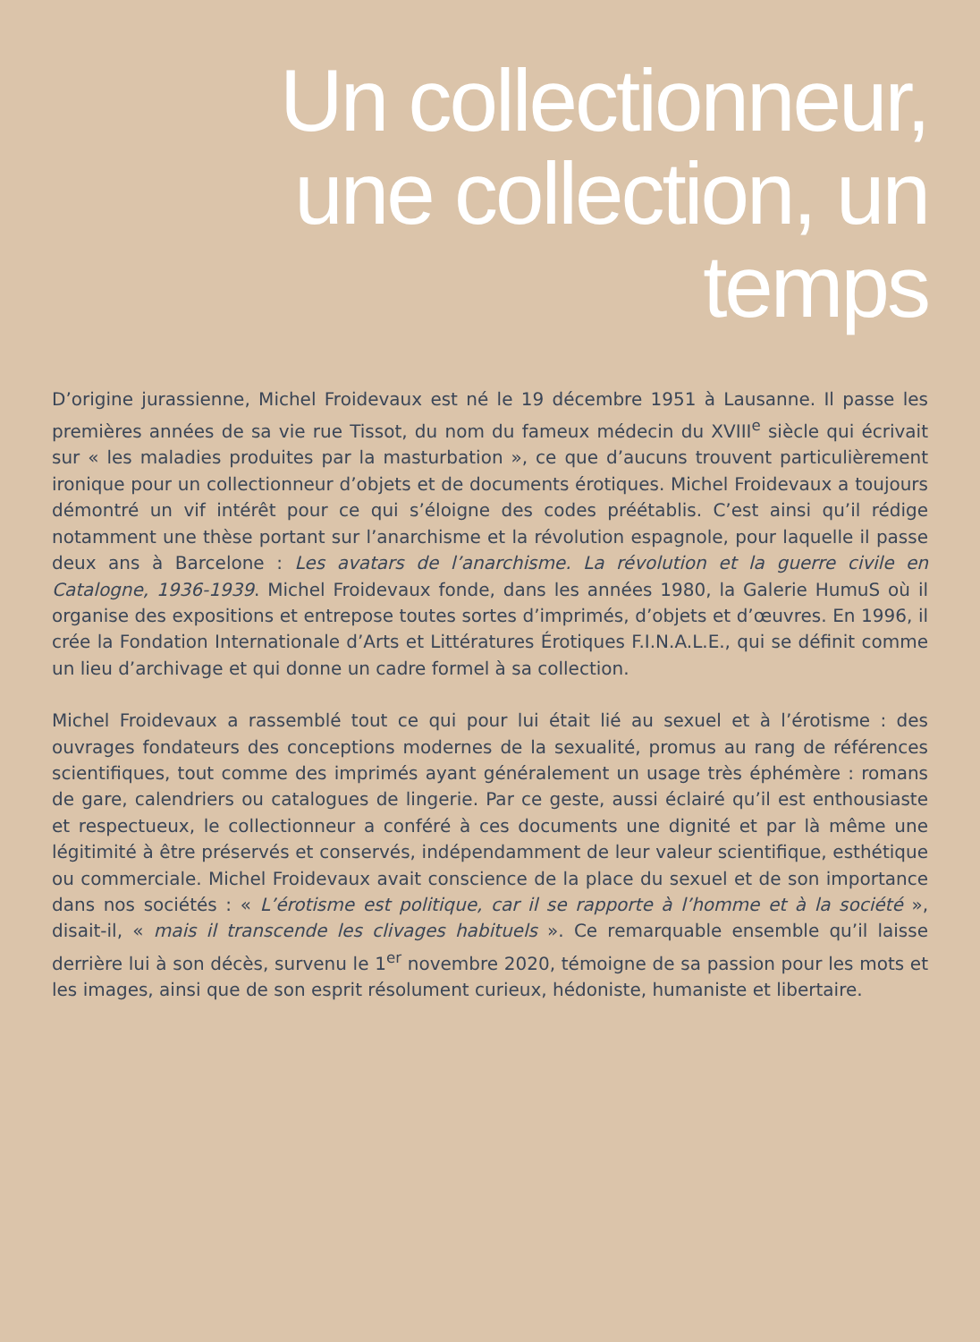Un collectionneur,
une collection, un temps
D’origine jurassienne, Michel Froidevaux est né le 19 décembre 1951 à Lausanne. Il passe les premières années de sa vie rue Tissot, du nom du fameux médecin du XVIII<sup>e</sup> siècle qui écrivait sur « les maladies produites par la masturbation », ce que d’aucuns trouvent particulièrement ironique pour un collectionneur d’objets et de documents érotiques. Michel Froidevaux a toujours démontré un vif intérêt pour ce qui s’éloigne des codes préétablis. C’est ainsi qu’il rédige notamment une thèse portant sur l’anarchisme et la révolution espagnole, pour laquelle il passe deux ans à Barcelone : Les avatars de l’anarchisme. La révolution et la guerre civile en Catalogne, 1936-1939. Michel Froidevaux fonde, dans les années 1980, la Galerie HumuS où il organise des expositions et entrepose toutes sortes d’imprimés, d’objets et d’œuvres. En 1996, il crée la Fondation Internationale d’Arts et Littératures Érotiques F.I.N.A.L.E., qui se définit comme un lieu d’archivage et qui donne un cadre formel à sa collection.
Michel Froidevaux a rassemblé tout ce qui pour lui était lié au sexuel et à l’érotisme : des ouvrages fondateurs des conceptions modernes de la sexualité, promus au rang de références scientifiques, tout comme des imprimés ayant généralement un usage très éphémère : romans de gare, calendriers ou catalogues de lingerie. Par ce geste, aussi éclairé qu’il est enthousiaste et respectueux, le collectionneur a conféré à ces documents une dignité et par là même une légitimité à être préservés et conservés, indépendamment de leur valeur scientifique, esthétique ou commerciale. Michel Froidevaux avait conscience de la place du sexuel et de son importance dans nos sociétés : « L’érotisme est politique, car il se rapporte à l’homme et à la société », disait-il, « mais il transcende les clivages habituels ». Ce remarquable ensemble qu’il laisse derrière lui à son décès, survenu le 1<sup>er</sup> novembre 2020, témoigne de sa passion pour les mots et les images, ainsi que de son esprit résolument curieux, hédoniste, humaniste et libertaire.